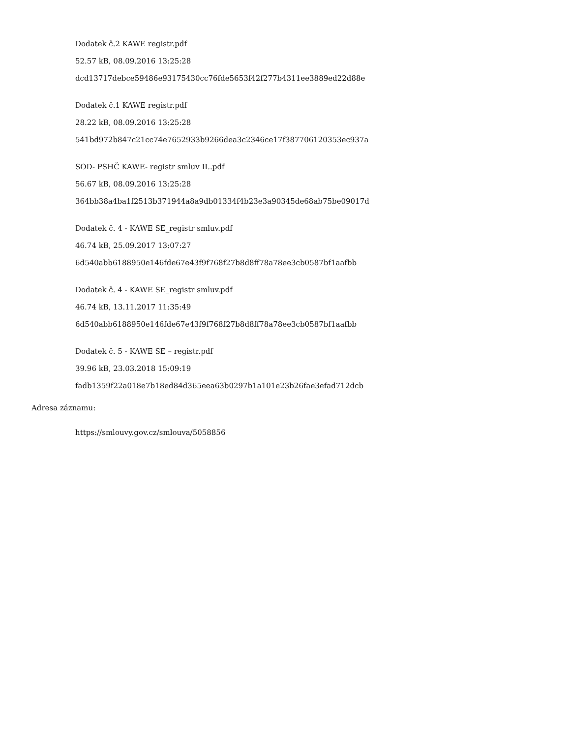Dodatek č.2 KAWE registr.pdf
52.57 kB, 08.09.2016 13:25:28
dcd13717debce59486e93175430cc76fde5653f42f277b4311ee3889ed22d88e
Dodatek č.1 KAWE registr.pdf
28.22 kB, 08.09.2016 13:25:28
541bd972b847c21cc74e7652933b9266dea3c2346ce17f387706120353ec937a
SOD- PSHČ KAWE- registr smluv II..pdf
56.67 kB, 08.09.2016 13:25:28
364bb38a4ba1f2513b371944a8a9db01334f4b23e3a90345de68ab75be09017d
Dodatek č. 4 - KAWE SE_registr smluv.pdf
46.74 kB, 25.09.2017 13:07:27
6d540abb6188950e146fde67e43f9f768f27b8d8ff78a78ee3cb0587bf1aafbb
Dodatek č. 4 - KAWE SE_registr smluv.pdf
46.74 kB, 13.11.2017 11:35:49
6d540abb6188950e146fde67e43f9f768f27b8d8ff78a78ee3cb0587bf1aafbb
Dodatek č. 5 - KAWE SE – registr.pdf
39.96 kB, 23.03.2018 15:09:19
fadb1359f22a018e7b18ed84d365eea63b0297b1a101e23b26fae3efad712dcb
Adresa záznamu:
https://smlouvy.gov.cz/smlouva/5058856